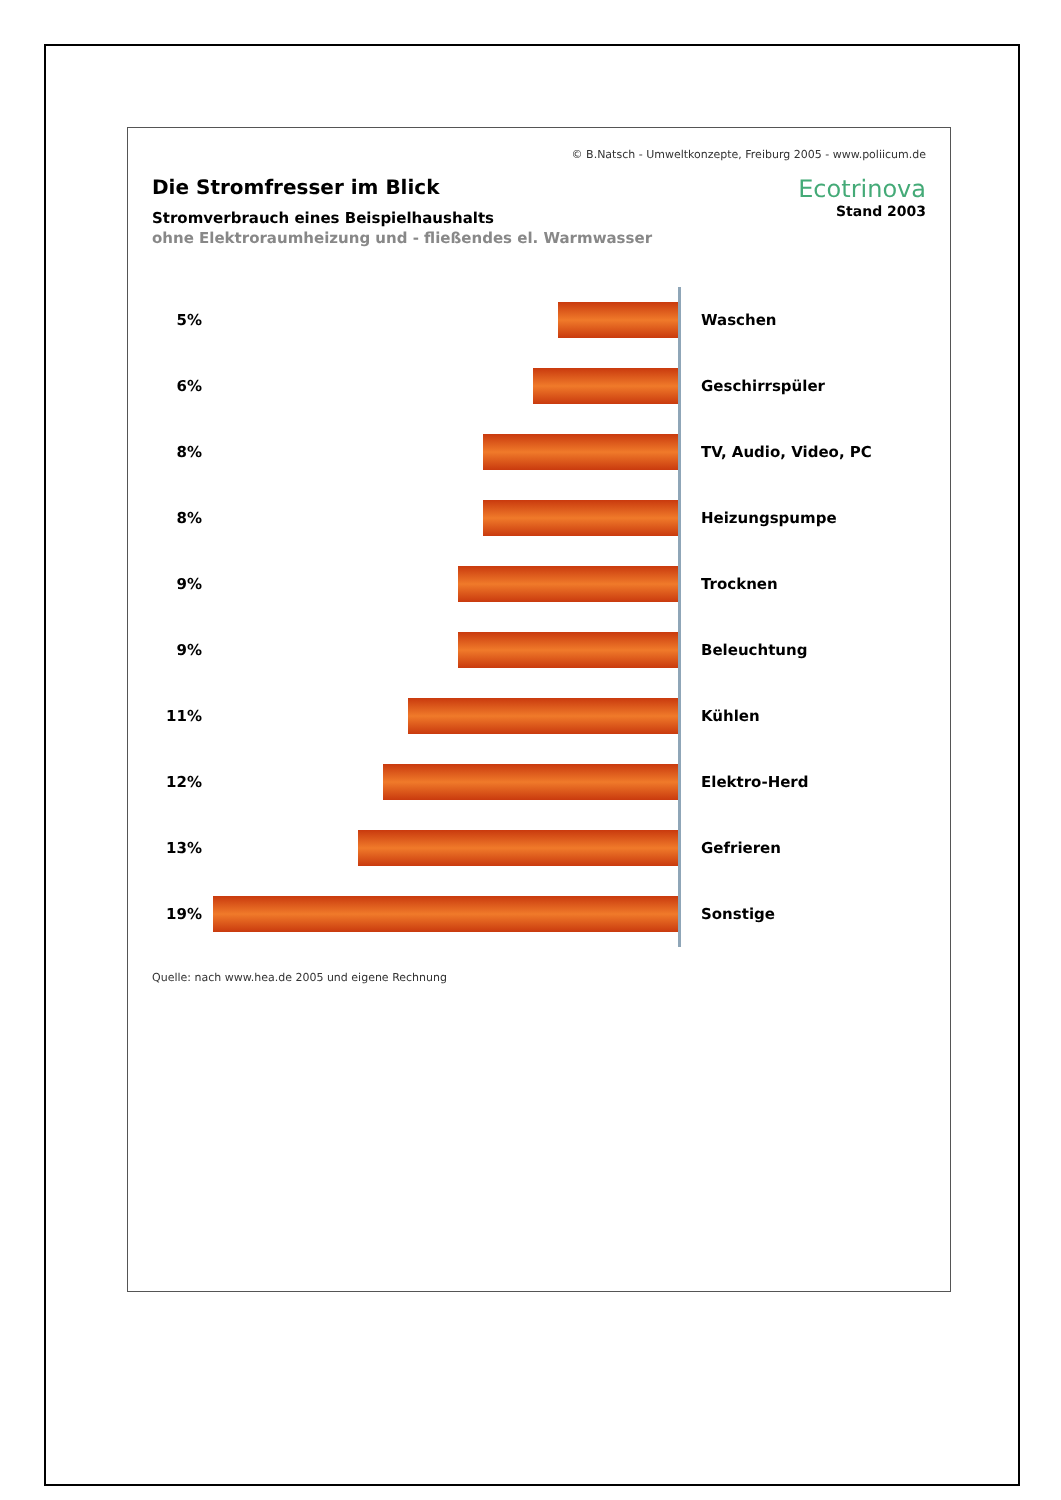© B.Natsch - Umweltkonzepte, Freiburg 2005 - www.poliicum.de
Die Stromfresser im Blick
Stromverbrauch eines Beispielhaushalts
ohne Elektroraumheizung und - fließendes el. Warmwasser
Ecotrinova
Stand 2003
5% Waschen
6% Geschirrspüler
8% TV, Audio, Video, PC
8% Heizungspumpe
9% Trocknen
9% Beleuchtung
11% Kühlen
12% Elektro-Herd
13% Gefrieren
19% Sonstige
Quelle: nach www.hea.de 2005 und eigene Rechnung